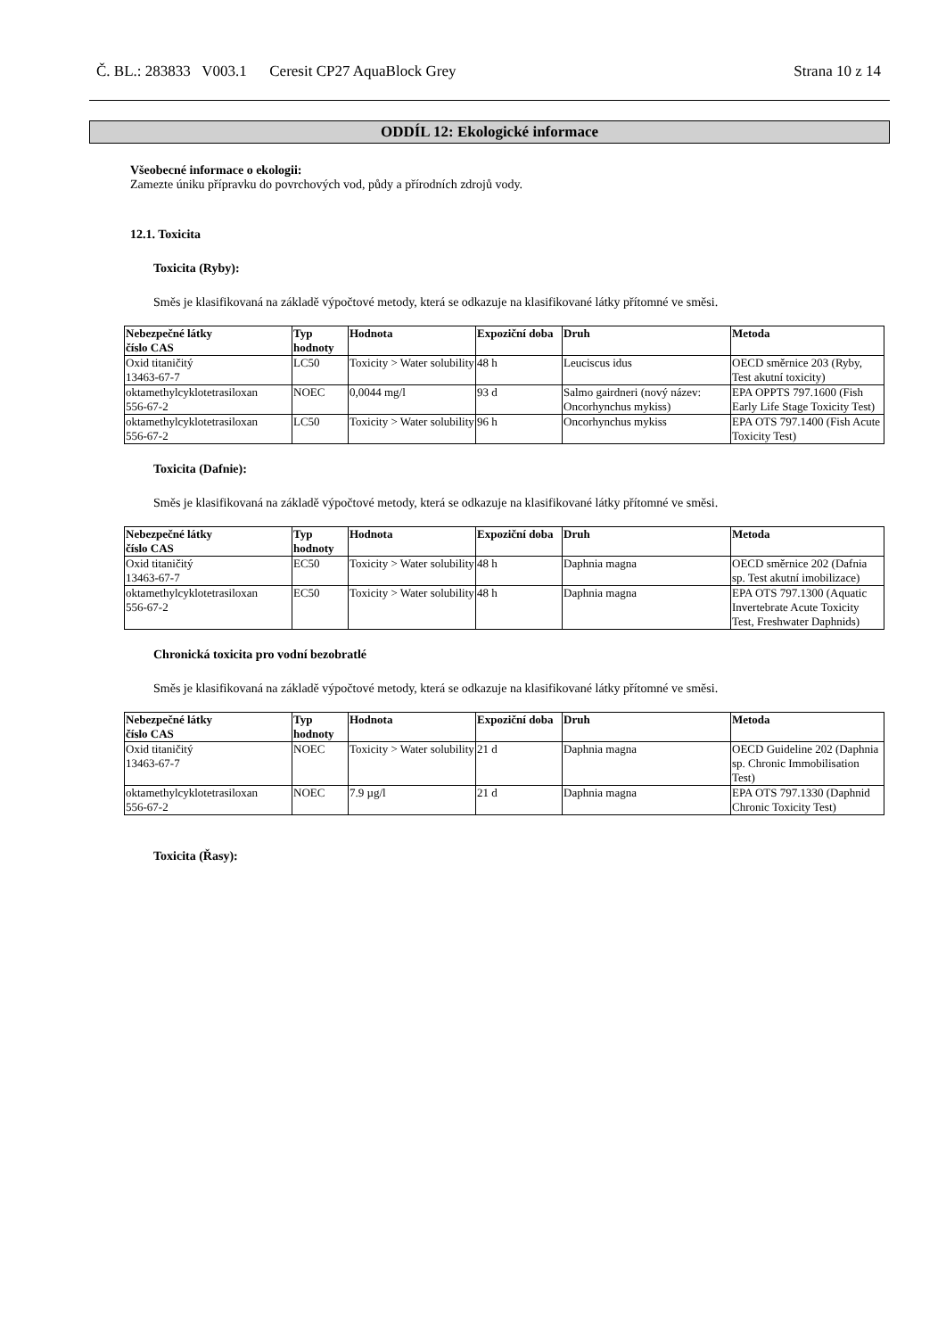Č. BL.: 283833 V003.1 Ceresit CP27 AquaBlock Grey Strana 10 z 14
ODDÍL 12: Ekologické informace
Všeobecné informace o ekologii:
Zamezte úniku přípravku do povrchových vod, půdy a přírodních zdrojů vody.
12.1. Toxicita
Toxicita (Ryby):
Směs je klasifikovaná na základě výpočtové metody, která se odkazuje na klasifikované látky přítomné ve směsi.
| Nebezpečné látky číslo CAS | Typ hodnoty | Hodnota | Expoziční doba | Druh | Metoda |
| --- | --- | --- | --- | --- | --- |
| Oxid titaničitý 13463-67-7 | LC50 | Toxicity > Water solubility | 48 h | Leuciscus idus | OECD směrnice 203 (Ryby, Test akutní toxicity) |
| oktamethylcyklotetrasiloxan 556-67-2 | NOEC | 0,0044 mg/l | 93 d | Salmo gairdneri (nový název: Oncorhynchus mykiss) | EPA OPPTS 797.1600 (Fish Early Life Stage Toxicity Test) |
| oktamethylcyklotetrasiloxan 556-67-2 | LC50 | Toxicity > Water solubility | 96 h | Oncorhynchus mykiss | EPA OTS 797.1400 (Fish Acute Toxicity Test) |
Toxicita (Dafnie):
Směs je klasifikovaná na základě výpočtové metody, která se odkazuje na klasifikované látky přítomné ve směsi.
| Nebezpečné látky číslo CAS | Typ hodnoty | Hodnota | Expoziční doba | Druh | Metoda |
| --- | --- | --- | --- | --- | --- |
| Oxid titaničitý 13463-67-7 | EC50 | Toxicity > Water solubility | 48 h | Daphnia magna | OECD směrnice 202 (Dafnia sp. Test akutní imobilizace) |
| oktamethylcyklotetrasiloxan 556-67-2 | EC50 | Toxicity > Water solubility | 48 h | Daphnia magna | EPA OTS 797.1300 (Aquatic Invertebrate Acute Toxicity Test, Freshwater Daphnids) |
Chronická toxicita pro vodní bezobratlé
Směs je klasifikovaná na základě výpočtové metody, která se odkazuje na klasifikované látky přítomné ve směsi.
| Nebezpečné látky číslo CAS | Typ hodnoty | Hodnota | Expoziční doba | Druh | Metoda |
| --- | --- | --- | --- | --- | --- |
| Oxid titaničitý 13463-67-7 | NOEC | Toxicity > Water solubility | 21 d | Daphnia magna | OECD Guideline 202 (Daphnia sp. Chronic Immobilisation Test) |
| oktamethylcyklotetrasiloxan 556-67-2 | NOEC | 7.9 µg/l | 21 d | Daphnia magna | EPA OTS 797.1330 (Daphnid Chronic Toxicity Test) |
Toxicita (Řasy):